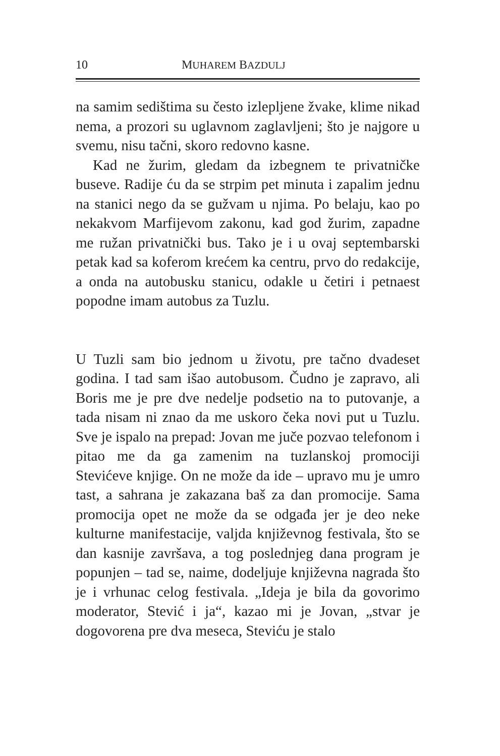10 MUHAREM BAZDULJ
na samim sedištima su često izlepljene žvake, klime nikad nema, a prozori su uglavnom zaglavljeni; što je najgore u svemu, nisu tačni, skoro redovno kasne.
Kad ne žurim, gledam da izbegnem te privatničke buseve. Radije ću da se strpim pet minuta i zapalim jednu na stanici nego da se gužvam u njima. Po belaju, kao po nekakvom Marfijevom zakonu, kad god žurim, zapadne me ružan privatnički bus. Tako je i u ovaj septembarski petak kad sa koferom krećem ka centru, prvo do redakcije, a onda na autobusku stanicu, odakle u četiri i petnaest popodne imam autobus za Tuzlu.
U Tuzli sam bio jednom u životu, pre tačno dvadeset godina. I tad sam išao autobusom. Čudno je zapravo, ali Boris me je pre dve nedelje podsetio na to putovanje, a tada nisam ni znao da me uskoro čeka novi put u Tuzlu. Sve je ispalo na prepad: Jovan me juče pozvao telefonom i pitao me da ga zamenim na tuzlanskoj promociji Stevićeve knjige. On ne može da ide – upravo mu je umro tast, a sahrana je zakazana baš za dan promocije. Sama promocija opet ne može da se odgađa jer je deo neke kulturne manifestacije, valjda književnog festivala, što se dan kasnije završava, a tog poslednjeg dana program je popunjen – tad se, naime, dodeljuje književna nagrada što je i vrhunac celog festivala. „Ideja je bila da govorimo moderator, Stević i ja“, kazao mi je Jovan, „stvar je dogovorena pre dva meseca, Steviću je stalo